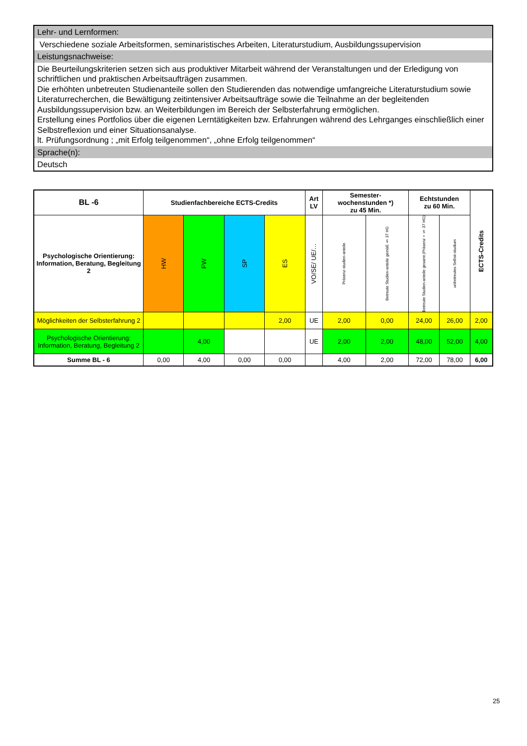Lehr- und Lernformen:
Verschiedene soziale Arbeitsformen, seminaristisches Arbeiten, Literaturstudium, Ausbildungssupervision
Leistungsnachweise:
Die Beurteilungskriterien setzen sich aus produktiver Mitarbeit während der Veranstaltungen und der Erledigung von schriftlichen und praktischen Arbeitsaufträgen zusammen.
Die erhöhten unbetreuten Studienanteile sollen den Studierenden das notwendige umfangreiche Literaturstudium sowie Literaturrecherchen, die Bewältigung zeitintensiver Arbeitsaufträge sowie die Teilnahme an der begleitenden Ausbildungssupervision bzw. an Weiterbildungen im Bereich der Selbsterfahrung ermöglichen.
Erstellung eines Portfolios über die eigenen Lerntätigkeiten bzw. Erfahrungen während des Lehrganges einschließlich einer Selbstreflexion und einer Situationsanalyse.
lt. Prüfungsordnung ; „mit Erfolg teilgenommen“, „ohne Erfolg teilgenommen“
Sprache(n):
Deutsch
| BL -6 | Studienfachbereiche ECTS-Credits | | | | Art LV | Semester- wochenstunden *) zu 45 Min. | | Echtstunden zu 60 Min. | | ECTS-Credits |
| --- | --- | --- | --- | --- | --- | --- | --- | --- | --- | --- |
| Psychologische Orientierung: Information, Beratung, Begleitung 2 | HW | FW | SP | ES | VO/SE/ UE/… | Präsenz-studien-anteile | Betreute Studien-anteile gemäß § 37 HG | Betreute Studien-anteile gesamt (Präsenz + § 37 HG) | unbetreutes Selbst-studium | |
| Möglichkeiten der Selbsterfahrung 2 | | | | 2,00 | UE | 2,00 | 0,00 | 24,00 | 26,00 | 2,00 |
| Psychologische Orientierung: Information, Beratung, Begleitung 2 | | 4,00 | | | UE | 2,00 | 2,00 | 48,00 | 52,00 | 4,00 |
| Summe BL - 6 | 0,00 | 4,00 | 0,00 | 0,00 | | 4,00 | 2,00 | 72,00 | 78,00 | 6,00 |
25